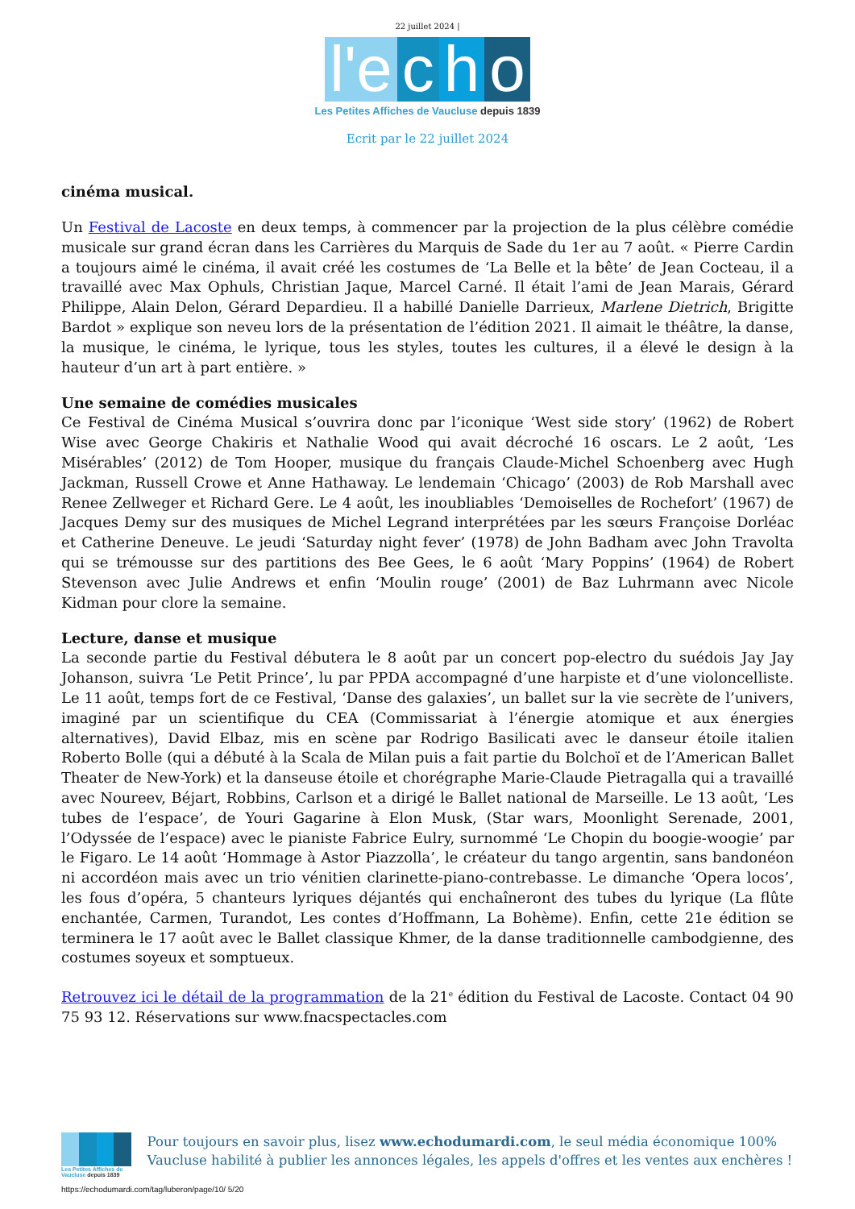22 juillet 2024 |
l'e c h o
Les Petites Affiches de Vaucluse depuis 1839
Ecrit par le 22 juillet 2024
cinéma musical.
Un Festival de Lacoste en deux temps, à commencer par la projection de la plus célèbre comédie musicale sur grand écran dans les Carrières du Marquis de Sade du 1er au 7 août. « Pierre Cardin a toujours aimé le cinéma, il avait créé les costumes de ‘La Belle et la bête’ de Jean Cocteau, il a travaillé avec Max Ophuls, Christian Jaque, Marcel Carné. Il était l’ami de Jean Marais, Gérard Philippe, Alain Delon, Gérard Depardieu. Il a habillé Danielle Darrieux, Marlene Dietrich, Brigitte Bardot » explique son neveu lors de la présentation de l’édition 2021. Il aimait le théâtre, la danse, la musique, le cinéma, le lyrique, tous les styles, toutes les cultures, il a élevé le design à la hauteur d’un art à part entière. »
Une semaine de comédies musicales
Ce Festival de Cinéma Musical s’ouvrira donc par l’iconique ‘West side story’ (1962) de Robert Wise avec George Chakiris et Nathalie Wood qui avait décroché 16 oscars. Le 2 août, ‘Les Misérables’ (2012) de Tom Hooper, musique du français Claude-Michel Schoenberg avec Hugh Jackman, Russell Crowe et Anne Hathaway. Le lendemain ‘Chicago’ (2003) de Rob Marshall avec Renee Zellweger et Richard Gere. Le 4 août, les inoubliables ‘Demoiselles de Rochefort’ (1967) de Jacques Demy sur des musiques de Michel Legrand interprétées par les sœurs Françoise Dorléac et Catherine Deneuve. Le jeudi ‘Saturday night fever’ (1978) de John Badham avec John Travolta qui se trémousse sur des partitions des Bee Gees, le 6 août ‘Mary Poppins’ (1964) de Robert Stevenson avec Julie Andrews et enfin ‘Moulin rouge’ (2001) de Baz Luhrmann avec Nicole Kidman pour clore la semaine.
Lecture, danse et musique
La seconde partie du Festival débutera le 8 août par un concert pop-electro du suédois Jay Jay Johanson, suivra ‘Le Petit Prince’, lu par PPDA accompagné d’une harpiste et d’une violoncelliste. Le 11 août, temps fort de ce Festival, ‘Danse des galaxies’, un ballet sur la vie secrète de l’univers, imaginé par un scientifique du CEA (Commissariat à l’énergie atomique et aux énergies alternatives), David Elbaz, mis en scène par Rodrigo Basilicati avec le danseur étoile italien Roberto Bolle (qui a débuté à la Scala de Milan puis a fait partie du Bolchoï et de l’American Ballet Theater de New-York) et la danseuse étoile et chorégraphe Marie-Claude Pietragalla qui a travaillé avec Noureev, Béjart, Robbins, Carlson et a dirigé le Ballet national de Marseille. Le 13 août, ‘Les tubes de l’espace’, de Youri Gagarine à Elon Musk, (Star wars, Moonlight Serenade, 2001, l’Odyssée de l’espace) avec le pianiste Fabrice Eulry, surnommé ‘Le Chopin du boogie-woogie’ par le Figaro. Le 14 août ‘Hommage à Astor Piazzolla’, le créateur du tango argentin, sans bandonéon ni accordéon mais avec un trio vénitien clarinette-piano-contrebasse. Le dimanche ‘Opera locos’, les fous d’opéra, 5 chanteurs lyriques déjantés qui enchaîneront des tubes du lyrique (La flûte enchantée, Carmen, Turandot, Les contes d’Hoffmann, La Bohème). Enfin, cette 21e édition se terminera le 17 août avec le Ballet classique Khmer, de la danse traditionnelle cambodgienne, des costumes soyeux et somptueux.
Retrouvez ici le détail de la programmation de la 21<sup>e</sup> édition du Festival de Lacoste. Contact 04 90 75 93 12. Réservations sur www.fnacspectacles.com
Les Petites Affiches de Vaucluse depuis 1839
Pour toujours en savoir plus, lisez www.echodumardi.com, le seul média économique 100% Vaucluse habilité à publier les annonces légales, les appels d'offres et les ventes aux enchères !
https://echodumardi.com/tag/luberon/page/10/ 5/20